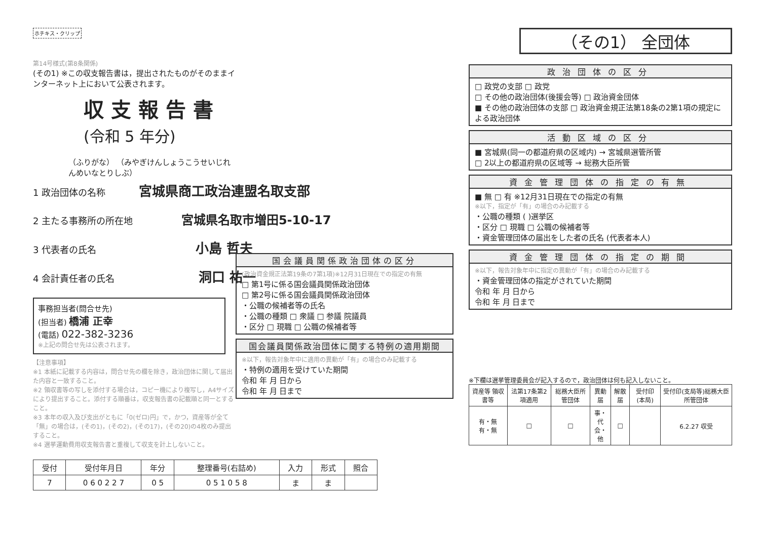ホチキス・クリップ
第14号様式(第8条関係)
(その1) ※この収支報告書は，提出されたものがそのままインターネット上において公表されます。
収支報告書 (令和 5 年分)
（ふりがな） （みやぎけんしょうこうせいじれんめいなとりしぶ）
1 政治団体の名称 宮城県商工政治連盟名取支部
2 主たる事務所の所在地 宮城県名取市増田5-10-17
3 代表者の氏名 小島 哲夫
4 会計責任者の氏名 洞口 祐一
事務担当者(問合せ先)
(担当者) 橋浦 正幸
(電話) 022-382-3236
※上記の問合せ先は公表されます。
【注意事項】
※1 本紙に記載する内容は，問合せ先の欄を除き，政治団体に関して届出た内容と一致すること。
※2 領収書等の写しを添付する場合は，コピー機により複写し，A4サイズにより提出すること。添付する順番は，収支報告書の記載順と同一とすること。
※3 本年の収入及び支出がともに「0(ゼロ)円」で，かつ，資産等が全て「無」の場合は，(その1)，(その2)，(その17)，(その20)の4枚のみ提出すること。
※4 選挙運動費用収支報告書と重複して収支を計上しないこと。
| 受付 | 受付年月日 | 年分 | 整理番号(右詰め) | 入力 | 形式 | 照合 |
| --- | --- | --- | --- | --- | --- | --- |
| 7 | 0 6 0 2 2 7 | 0 5 | 0 5 1 0 5 8 | ま | ま | |
国会議員関係政治団体の区分
(政治資金規正法第19条の7第1項)※12月31日現在での指定の有無
□ 第1号に係る国会議員関係政治団体
□ 第2号に係る国会議員関係政治団体
・公職の候補者等の氏名
・公職の種類 □ 衆議 □ 参議 院議員
・区分 □ 現職 □ 公職の候補者等
国会議員関係政治団体に関する特例の適用期間
※以下，報告対象年中に適用の異動が「有」の場合のみ記載する
・特例の適用を受けていた期間
令和 年 月 日から
令和 年 月 日まで
（その1） 全団体
政治団体の区分
□ 政党の支部 □ 政党
□ その他の政治団体(後援会等) □ 政治資金団体
■ その他の政治団体の支部 □ 政治資金規正法第18条の2第1項の規定による政治団体
活動区域の区分
■ 宮城県(同一の都道府県の区域内) → 宮城県選管所管
□ 2以上の都道府県の区域等 → 総務大臣所管
資金管理団体の指定の有無
■ 無 □ 有 ※12月31日現在での指定の有無
※以下，指定が「有」の場合のみ記載する
・公職の種類 ( )選挙区
・区分 □ 現職 □ 公職の候補者等
・資金管理団体の届出をした者の氏名 (代表者本人)
資金管理団体の指定の期間
※以下，報告対象年中に指定の異動が「有」の場合のみ記載する
・資金管理団体の指定がされていた期間
令和 年 月 日から
令和 年 月 日まで
※下欄は選挙管理委員会が記入するので，政治団体は何も記入しないこと。
| 資産等 領収書等 | 法第17条第2項適用 | 総務大臣所管団体 | 異動届 | 解散届 | 受付印(本局) | 受付印(支局等)総務大臣所管団体 |
| --- | --- | --- | --- | --- | --- | --- |
| 有・無 有・無 | □ | □ | 事・代 会・他 | □ | | 6.2.27 収受 |